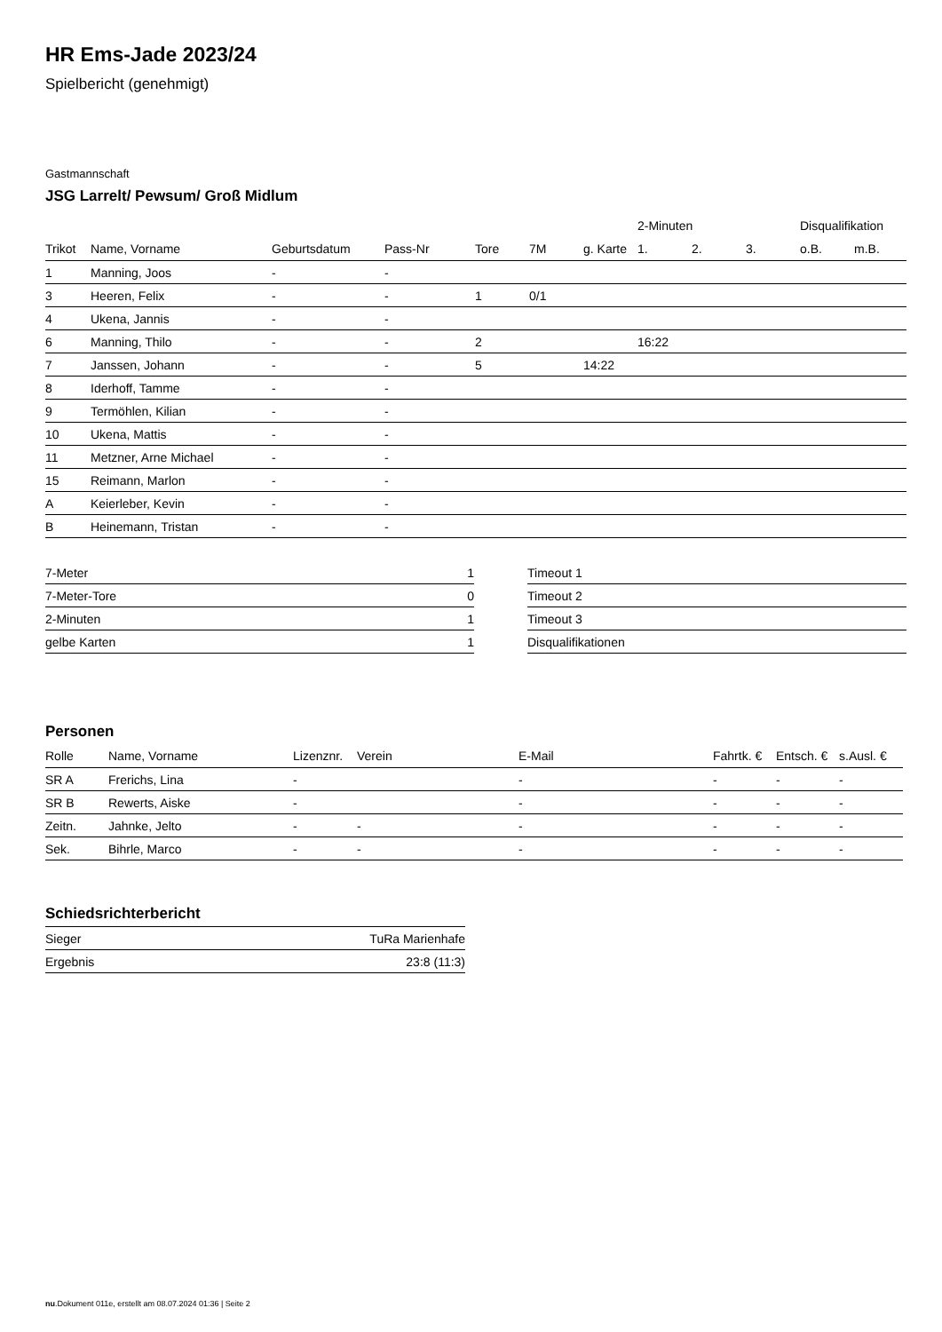HR Ems-Jade 2023/24
Spielbericht (genehmigt)
Gastmannschaft
JSG Larrelt/ Pewsum/ Groß Midlum
| | | | | | | | 2-Minuten | | | Disqualifikation | |
| --- | --- | --- | --- | --- | --- | --- | --- | --- | --- | --- | --- |
| Trikot | Name, Vorname | Geburtsdatum | Pass-Nr | Tore | 7M | g. Karte | 1. | 2. | 3. | o.B. | m.B. |
| 1 | Manning, Joos | - | - | | | | | | | | |
| 3 | Heeren, Felix | - | - | 1 | 0/1 | | | | | | |
| 4 | Ukena, Jannis | - | - | | | | | | | | |
| 6 | Manning, Thilo | - | - | 2 | | | 16:22 | | | | |
| 7 | Janssen, Johann | - | - | 5 | | 14:22 | | | | | |
| 8 | Iderhoff, Tamme | - | - | | | | | | | | |
| 9 | Termöhlen, Kilian | - | - | | | | | | | | |
| 10 | Ukena, Mattis | - | - | | | | | | | | |
| 11 | Metzner, Arne Michael | - | - | | | | | | | | |
| 15 | Reimann, Marlon | - | - | | | | | | | | |
| A | Keierleber, Kevin | - | - | | | | | | | | |
| B | Heinemann, Tristan | - | - | | | | | | | | |
| 7-Meter | 1 |
| 7-Meter-Tore | 0 |
| 2-Minuten | 1 |
| gelbe Karten | 1 |
| Timeout 1 |
| Timeout 2 |
| Timeout 3 |
| Disqualifikationen |
Personen
| Rolle | Name, Vorname | Lizenznr. | Verein | E-Mail | Fahrtk. € | Entsch. € | s.Ausl. € |
| --- | --- | --- | --- | --- | --- | --- | --- |
| SR A | Frerichs, Lina | - | | - | - | - | - |
| SR B | Rewerts, Aiske | - | | - | - | - | - |
| Zeitn. | Jahnke, Jelto | - | - | - | - | - | - |
| Sek. | Bihrle, Marco | - | - | - | - | - | - |
Schiedsrichterbericht
| Sieger | TuRa Marienhafe |
| Ergebnis | 23:8 (11:3) |
nu.Dokument 011e, erstellt am 08.07.2024 01:36 | Seite 2